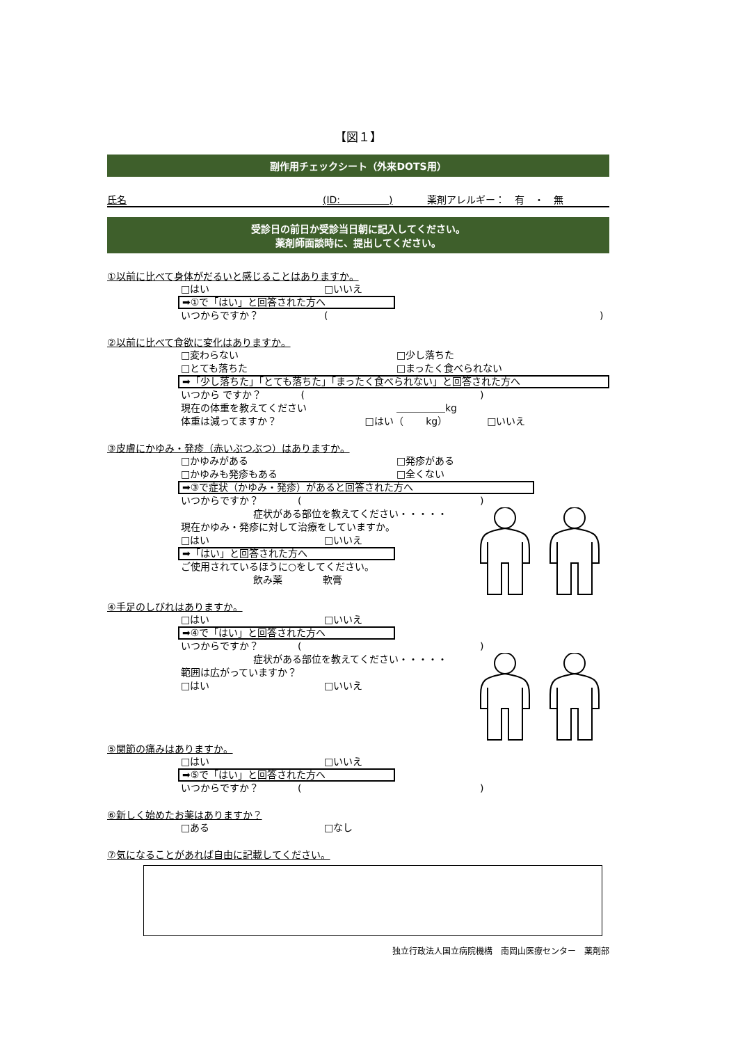【図１】
副作用チェックシート（外来DOTS用）
氏名 (ID:　　　　　) 薬剤アレルギー：　有　・　無
受診日の前日か受診当日朝に記入してください。
薬剤師面談時に、提出してください。
①以前に比べて身体がだるいと感じることはありますか。
□はい □いいえ
➡①で「はい」と回答された方へ
いつからですか？ ()
②以前に比べて食欲に変化はありますか。
□変わらない □少し落ちた
□とても落ちた □まったく食べられない
➡「少し落ちた」「とても落ちた」「まったく食べられない」と回答された方へ
いつから ですか？　　　　()
現在の体重を教えてください ＿＿＿＿＿kg
体重は減ってますか？ □はい（　　 kg） □いいえ
③皮膚にかゆみ・発疹（赤いぶつぶつ）はありますか。
□かゆみがある □発疹がある
□かゆみも発疹もある □全くない
➡③で症状（かゆみ・発疹）があると回答された方へ
いつからですか？　　　　()
症状がある部位を教えてください・・・・・
現在かゆみ・発疹に対して治療をしていますか。
□はい □いいえ
➡「はい」と回答された方へ
ご使用されているほうに○をしてください。
飲み薬 軟膏
④手足のしびれはありますか。
□はい □いいえ
➡④で「はい」と回答された方へ
いつからですか？　　　　()
症状がある部位を教えてください・・・・・
範囲は広がっていますか？
□はい □いいえ
⑤関節の痛みはありますか。
□はい □いいえ
➡⑤で「はい」と回答された方へ
いつからですか？　　　　()
⑥新しく始めたお薬はありますか？
□ある □なし
⑦気になることがあれば自由に記載してください。
独立行政法人国立病院機構　南岡山医療センター　薬剤部